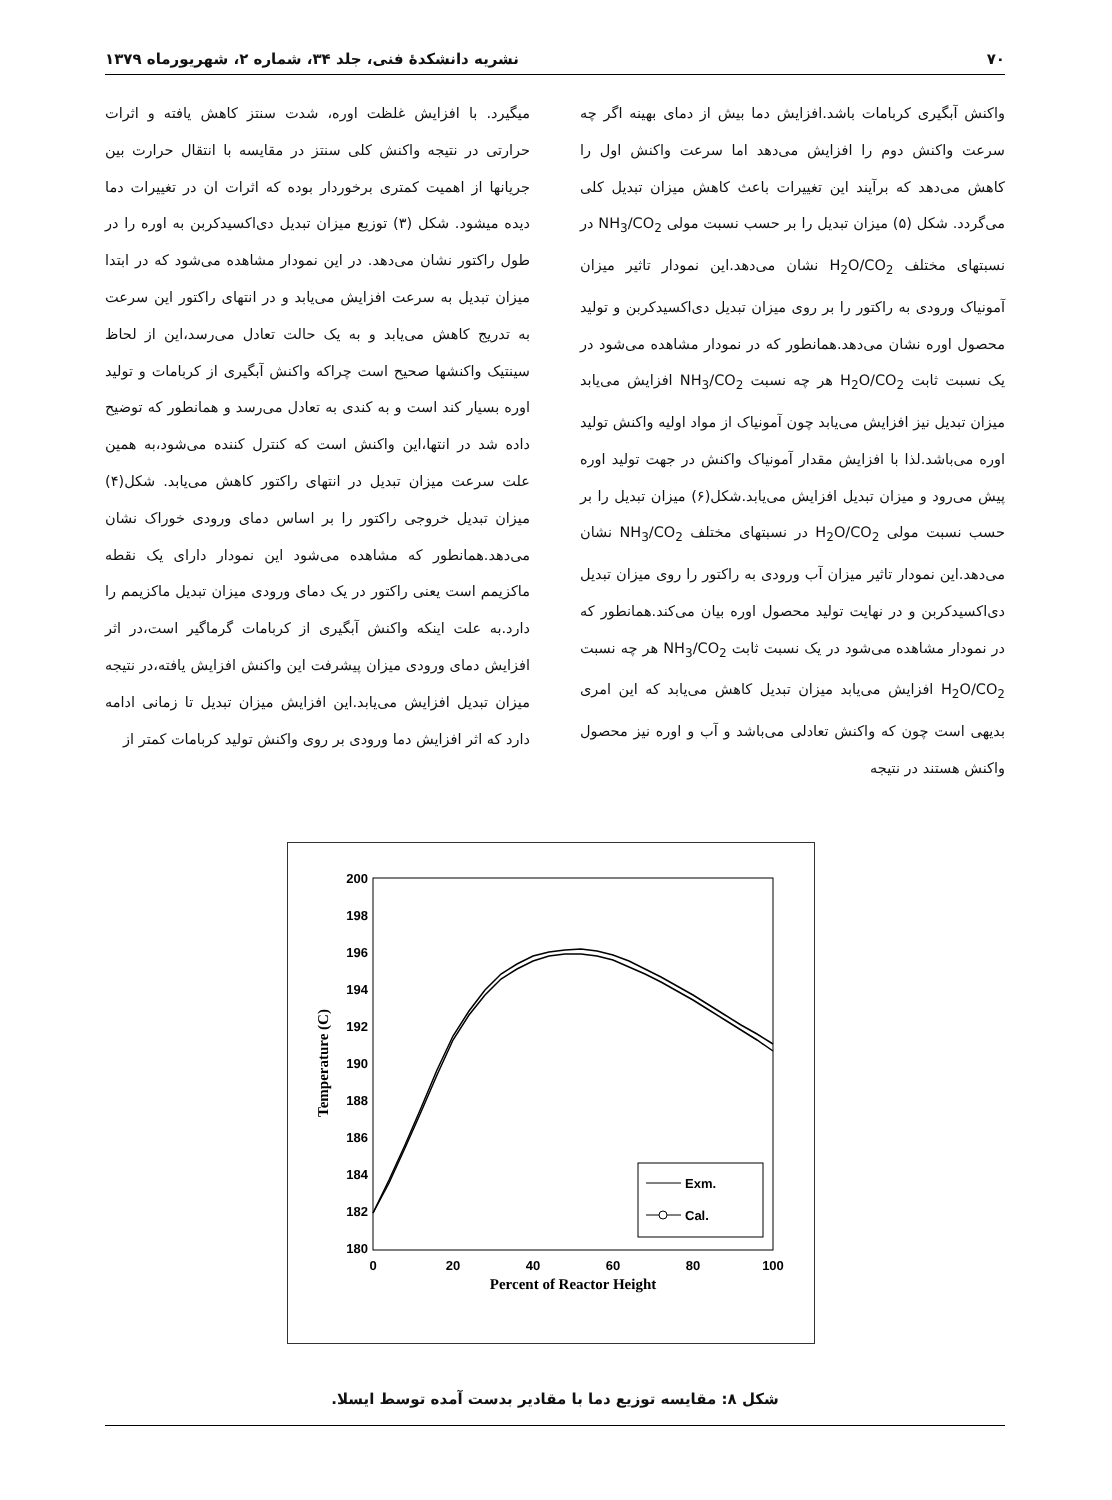۷۰ نشریه دانشکدهٔ فنی، جلد ۳۴، شماره ۲، شهریورماه ۱۳۷۹
میگیرد. با افزایش غلظت اوره، شدت سنتز کاهش یافته و اثرات حرارتی در نتیجه واکنش کلی سنتز در مقایسه با انتقال حرارت بین جریانها از اهمیت کمتری برخوردار بوده که اثرات ان در تغییرات دما دیده میشود. شکل (۳) توزیع میزان تبدیل دی‌اکسیدکربن به اوره را در طول راکتور نشان می‌دهد. در این نمودار مشاهده می‌شود که در ابتدا میزان تبدیل به سرعت افزایش می‌یابد و در انتهای راکتور این سرعت به تدریج کاهش می‌یابد و به یک حالت تعادل می‌رسد،این از لحاظ سینتیک واکنشها صحیح است چراکه واکنش آبگیری از کربامات و تولید اوره بسیار کند است و به کندی به تعادل می‌رسد و همانطور که توضیح داده شد در انتها،این واکنش است که کنترل کننده می‌شود،به همین علت سرعت میزان تبدیل در انتهای راکتور کاهش می‌یابد. شکل(۴) میزان تبدیل خروجی راکتور را بر اساس دمای ورودی خوراک نشان می‌دهد.همانطور که مشاهده می‌شود این نمودار دارای یک نقطه ماکزیمم است یعنی راکتور در یک دمای ورودی میزان تبدیل ماکزیمم را دارد.به علت اینکه واکنش آبگیری از کربامات گرماگیر است،در اثر افزایش دمای ورودی میزان پیشرفت این واکنش افزایش یافته،در نتیجه میزان تبدیل افزایش می‌یابد.این افزایش میزان تبدیل تا زمانی ادامه دارد که اثر افزایش دما ورودی بر روی واکنش تولید کربامات کمتر از
واکنش آبگیری کربامات باشد.افزایش دما بیش از دمای بهینه اگر چه سرعت واکنش دوم را افزایش می‌دهد اما سرعت واکنش اول را کاهش می‌دهد که برآیند این تغییرات باعث کاهش میزان تبدیل کلی می‌گردد. شکل (۵) میزان تبدیل را بر حسب نسبت مولی NH<sub>3</sub>/CO<sub>2</sub> در نسبتهای مختلف H<sub>2</sub>O/CO<sub>2</sub> نشان می‌دهد.این نمودار تاثیر میزان آمونیاک ورودی به راکتور را بر روی میزان تبدیل دی‌اکسیدکربن و تولید محصول اوره نشان می‌دهد.همانطور که در نمودار مشاهده می‌شود در یک نسبت ثابت H<sub>2</sub>O/CO<sub>2</sub> هر چه نسبت NH<sub>3</sub>/CO<sub>2</sub> افزایش می‌یابد میزان تبدیل نیز افزایش می‌یابد چون آمونیاک از مواد اولیه واکنش تولید اوره می‌باشد.لذا با افزایش مقدار آمونیاک واکنش در جهت تولید اوره پیش می‌رود و میزان تبدیل افزایش می‌یابد.شکل(۶) میزان تبدیل را بر حسب نسبت مولی H<sub>2</sub>O/CO<sub>2</sub> در نسبتهای مختلف NH<sub>3</sub>/CO<sub>2</sub> نشان می‌دهد.این نمودار تاثیر میزان آب ورودی به راکتور را روی میزان تبدیل دی‌اکسیدکربن و در نهایت تولید محصول اوره بیان می‌کند.همانطور که در نمودار مشاهده می‌شود در یک نسبت ثابت NH<sub>3</sub>/CO<sub>2</sub> هر چه نسبت H<sub>2</sub>O/CO<sub>2</sub> افزایش می‌یابد میزان تبدیل کاهش می‌یابد که این امری بدیهی است چون که واکنش تعادلی می‌باشد و آب و اوره نیز محصول واکنش هستند در نتیجه
200
198
196
194
192
190
188
186
184
182
180
0
20
40
60
80
100
Percent of Reactor Height
Temperature (C)
Exm.
Cal.
شکل ۸: مقایسه توزیع دما با مقادیر بدست آمده توسط ایسلا.